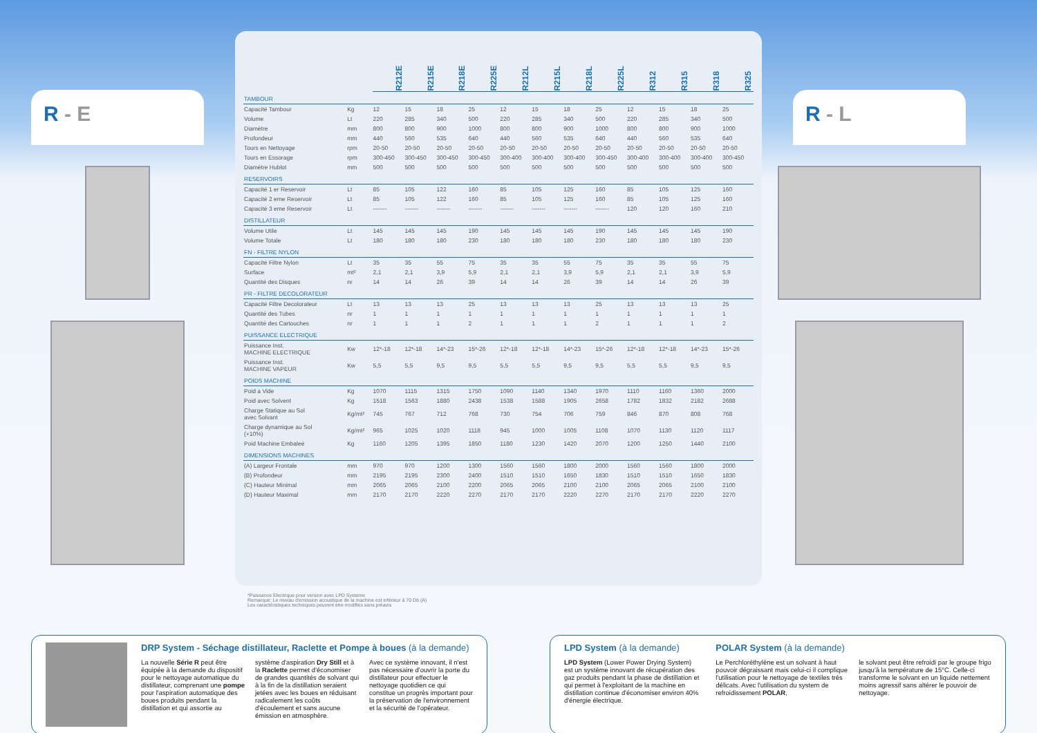R - E
| | | R212E | R215E | R218E | R225E | R212L | R215L | R218L | R225L | R312 | R315 | R318 | R325 |
| TAMBOUR | | | | | | | | | | | | | |
| Capacité Tambour | Kg | 12 | 15 | 18 | 25 | 12 | 15 | 18 | 25 | 12 | 15 | 18 | 25 |
| Volume | Lt | 220 | 285 | 340 | 500 | 220 | 285 | 340 | 500 | 220 | 285 | 340 | 500 |
| Diamètre | mm | 800 | 800 | 900 | 1000 | 800 | 800 | 900 | 1000 | 800 | 800 | 900 | 1000 |
| Profondeur | mm | 440 | 560 | 535 | 640 | 440 | 560 | 535 | 640 | 440 | 560 | 535 | 640 |
| Tours en Nettoyage | rpm | 20-50 | 20-50 | 20-50 | 20-50 | 20-50 | 20-50 | 20-50 | 20-50 | 20-50 | 20-50 | 20-50 | 20-50 |
| Tours en Essorage | rpm | 300-450 | 300-450 | 300-450 | 300-450 | 300-400 | 300-400 | 300-400 | 300-450 | 300-400 | 300-400 | 300-400 | 300-450 |
| Diamètre Hublot | mm | 500 | 500 | 500 | 500 | 500 | 500 | 500 | 500 | 500 | 500 | 500 | 500 |
| RESERVOIRS | | | | | | | | | | | | | |
| Capacité 1 er Reservoir | Lt | 85 | 105 | 122 | 160 | 85 | 105 | 125 | 160 | 85 | 105 | 125 | 160 |
| Capacité 2 eme Reservoir | Lt | 85 | 105 | 122 | 160 | 85 | 105 | 125 | 160 | 85 | 105 | 125 | 160 |
| Capacité 3 eme Reservoir | Lt | ------- | ------- | ------- | ------- | ------- | ------- | ------- | ------- | 120 | 120 | 160 | 210 |
| DISTILLATEUR | | | | | | | | | | | | | |
| Volume Utile | Lt | 145 | 145 | 145 | 190 | 145 | 145 | 145 | 190 | 145 | 145 | 145 | 190 |
| Volume Totale | Lt | 180 | 180 | 180 | 230 | 180 | 180 | 180 | 230 | 180 | 180 | 180 | 230 |
| FN - FILTRE NYLON | | | | | | | | | | | | | |
| Capacité Filtre Nylon | Lt | 35 | 35 | 55 | 75 | 35 | 35 | 55 | 75 | 35 | 35 | 55 | 75 |
| Surface | mt² | 2,1 | 2,1 | 3,9 | 5,9 | 2,1 | 2,1 | 3,9 | 5,9 | 2,1 | 2,1 | 3,9 | 5,9 |
| Quantité des Disques | nr | 14 | 14 | 26 | 39 | 14 | 14 | 26 | 39 | 14 | 14 | 26 | 39 |
| PR - FILTRE DECOLORATEUR | | | | | | | | | | | | | |
| Capacité Filtre Decolorateur | Lt | 13 | 13 | 13 | 25 | 13 | 13 | 13 | 25 | 13 | 13 | 13 | 25 |
| Quantité des Tubes | nr | 1 | 1 | 1 | 1 | 1 | 1 | 1 | 1 | 1 | 1 | 1 | 1 |
| Quantité des Cartouches | nr | 1 | 1 | 1 | 2 | 1 | 1 | 1 | 2 | 1 | 1 | 1 | 2 |
| PUISSANCE ELECTRIQUE | | | | | | | | | | | | | |
| Puissance Inst. MACHINE ELECTRIQUE | Kw | 12*-18 | 12*-18 | 14*-23 | 15*-26 | 12*-18 | 12*-18 | 14*-23 | 15*-26 | 12*-18 | 12*-18 | 14*-23 | 15*-26 |
| Puissance Inst. MACHINE VAPEUR | Kw | 5,5 | 5,5 | 9,5 | 9,5 | 5,5 | 5,5 | 9,5 | 9,5 | 5,5 | 5,5 | 9,5 | 9,5 |
| POIDS MACHINE | | | | | | | | | | | | | |
| Poid a Vide | Kg | 1070 | 1115 | 1315 | 1750 | 1090 | 1140 | 1340 | 1970 | 1110 | 1160 | 1360 | 2000 |
| Poid avec Solvent | Kg | 1518 | 1563 | 1880 | 2438 | 1538 | 1588 | 1905 | 2658 | 1782 | 1832 | 2182 | 2688 |
| Charge Statique au Sol avec Solvant | Kg/mt² | 745 | 767 | 712 | 768 | 730 | 754 | 706 | 759 | 846 | 870 | 808 | 768 |
| Charge dynamique au Sol (+10%) | Kg/mt² | 965 | 1025 | 1020 | 1118 | 945 | 1000 | 1005 | 1108 | 1070 | 1130 | 1120 | 1117 |
| Poid Machine Embaleè | Kg | 1160 | 1205 | 1395 | 1850 | 1180 | 1230 | 1420 | 2070 | 1200 | 1250 | 1440 | 2100 |
| DIMENSIONS MACHINES | | | | | | | | | | | | | |
| (A) Largeur Frontale | mm | 970 | 970 | 1200 | 1300 | 1560 | 1560 | 1800 | 2000 | 1560 | 1560 | 1800 | 2000 |
| (B) Profondeur | mm | 2195 | 2195 | 2300 | 2400 | 1510 | 1510 | 1650 | 1830 | 1510 | 1510 | 1650 | 1830 |
| (C) Hauteur Minimal | mm | 2065 | 2065 | 2100 | 2200 | 2065 | 2065 | 2100 | 2100 | 2065 | 2065 | 2100 | 2100 |
| (D) Hauteur Maximal | mm | 2170 | 2170 | 2220 | 2270 | 2170 | 2170 | 2220 | 2270 | 2170 | 2170 | 2220 | 2270 |
R - L
*Puissance Electrique pour version avec LPD Systeme
Remarque: Le niveau d'emission acoustique de la machine est inférieur à 70 Db (A)
Les caractéristiques techniques peuvent etre modifies sans préavis
DRP System - Séchage distillateur, Raclette et Pompe à boues (à la demande)
La nouvelle Série R peut être équipée à la demande du dispositif pour le nettoyage automatique du distillateur, comprenant une pompe pour l'aspiration automatique des boues produits pendant la distillation et qui assortie au
système d'aspiration Dry Still et à la Raclette permet d'économiser de grandes quantités de solvant qui à la fin de la distillation seraient jetées avec les boues en réduisant radicalement les coûts d'écoulement et sans aucune émission en atmosphère.
Avec ce système innovant, il n'est pas nécessaire d'ouvrir la porte du distillateur pour effectuer le nettoyage quotidien ce qui constitue un progrès important pour la préservation de l'environnement et la sécurité de l'opérateur.
LPD System (à la demande)
LPD System (Lower Power Drying System) est un système innovant de récupération des gaz produits pendant la phase de distillation et qui permet à l'exploitant de la machine en distillation continue d'économiser environ 40% d'énergie électrique.
POLAR System (à la demande)
Le Perchloréthylène est un solvant à haut pouvoir dégraissant mais celui-ci il complique l'utilisation pour le nettoyage de textiles très délicats. Avec l'utilisation du system de refroidissement POLAR,
le solvant peut être refroidi par le groupe frigo jusqu'à la température de 15°C. Celle-ci transforme le solvant en un liquide nettement moins agressif sans altérer le pouvoir de nettoyage.